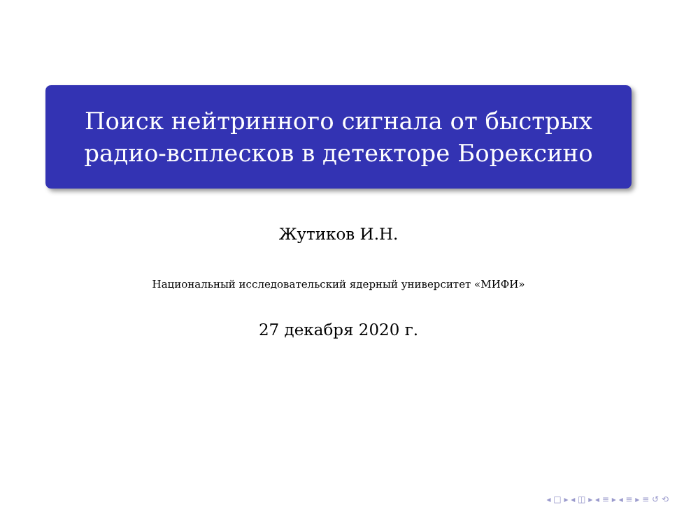Поиск нейтринного сигнала от быстрых
радио-всплесков в детекторе Борексино
Жутиков И.Н.
Национальный исследовательский ядерный университет «МИФИ»
27 декабря 2020 г.
◂ □ ▸ ◂ ◫ ▸ ◂ ≡ ▸ ◂ ≡ ▸ ≡ ↺ ⟲